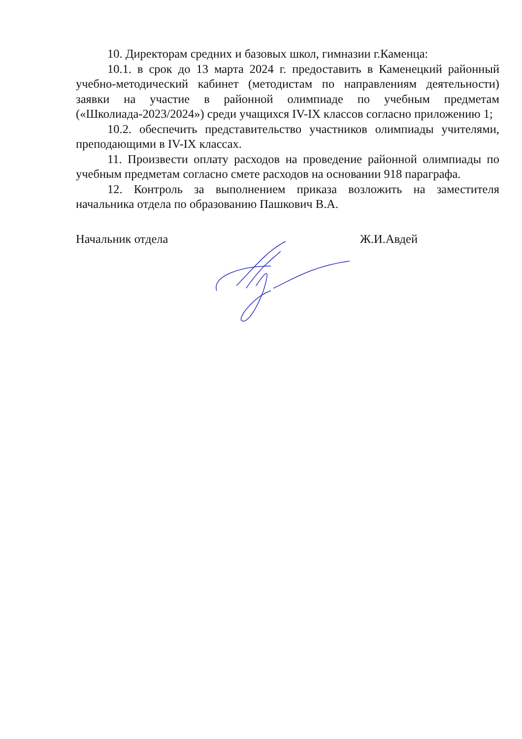10. Директорам средних и базовых школ, гимназии г.Каменца:
10.1. в срок до 13 марта 2024 г. предоставить в Каменецкий районный учебно-методический кабинет (методистам по направлениям деятельности) заявки на участие в районной олимпиаде по учебным предметам («Школиада-2023/2024») среди учащихся IV-IX классов согласно приложению 1;
10.2. обеспечить представительство участников олимпиады учителями, преподающими в IV-IX классах.
11. Произвести оплату расходов на проведение районной олимпиады по учебным предметам согласно смете расходов на основании 918 параграфа.
12. Контроль за выполнением приказа возложить на заместителя начальника отдела по образованию Пашкович В.А.
Начальник отдела Ж.И.Авдей